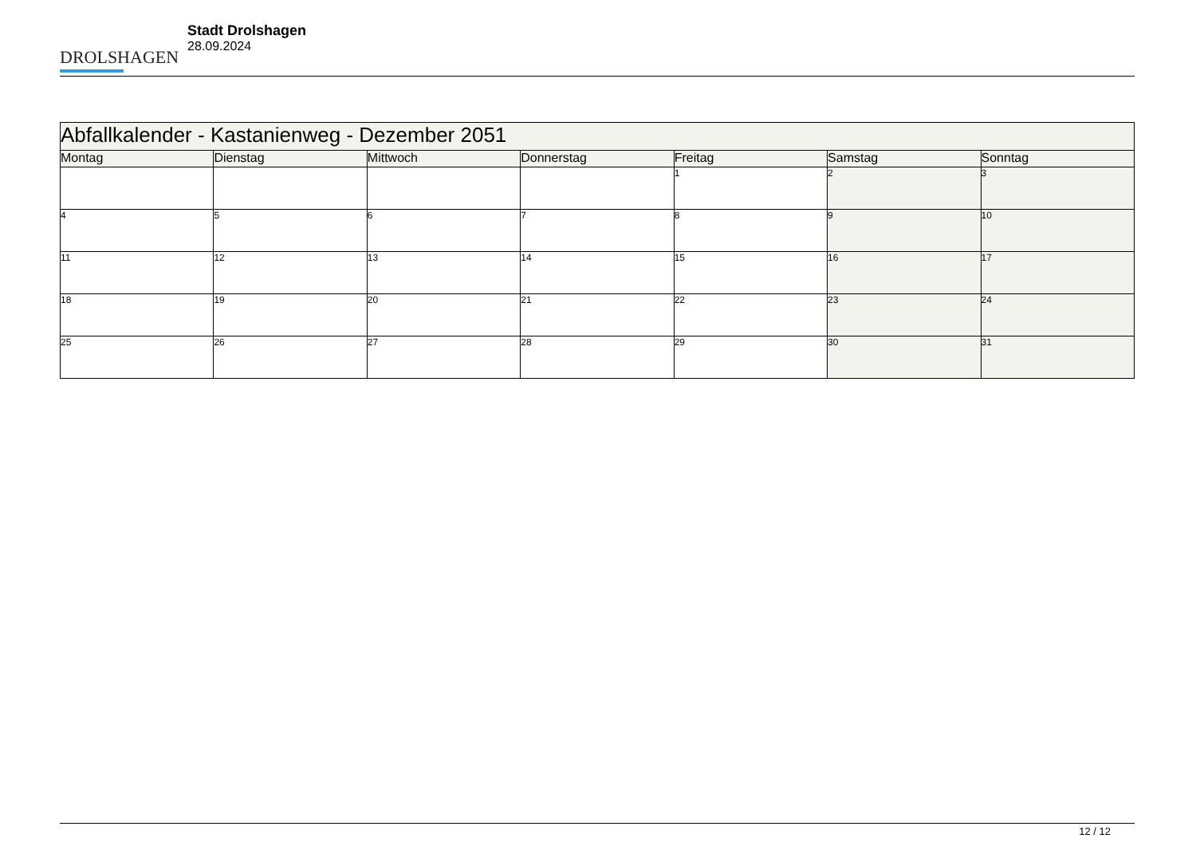DROLSHAGEN
Stadt Drolshagen
28.09.2024
| Abfallkalender - Kastanienweg - Dezember 2051 | | | | | | |
| --- | --- | --- | --- | --- | --- | --- |
| Montag | Dienstag | Mittwoch | Donnerstag | Freitag | Samstag | Sonntag |
| | | | | 1 | 2 | 3 |
| 4 | 5 | 6 | 7 | 8 | 9 | 10 |
| 11 | 12 | 13 | 14 | 15 | 16 | 17 |
| 18 | 19 | 20 | 21 | 22 | 23 | 24 |
| 25 | 26 | 27 | 28 | 29 | 30 | 31 |
12 / 12